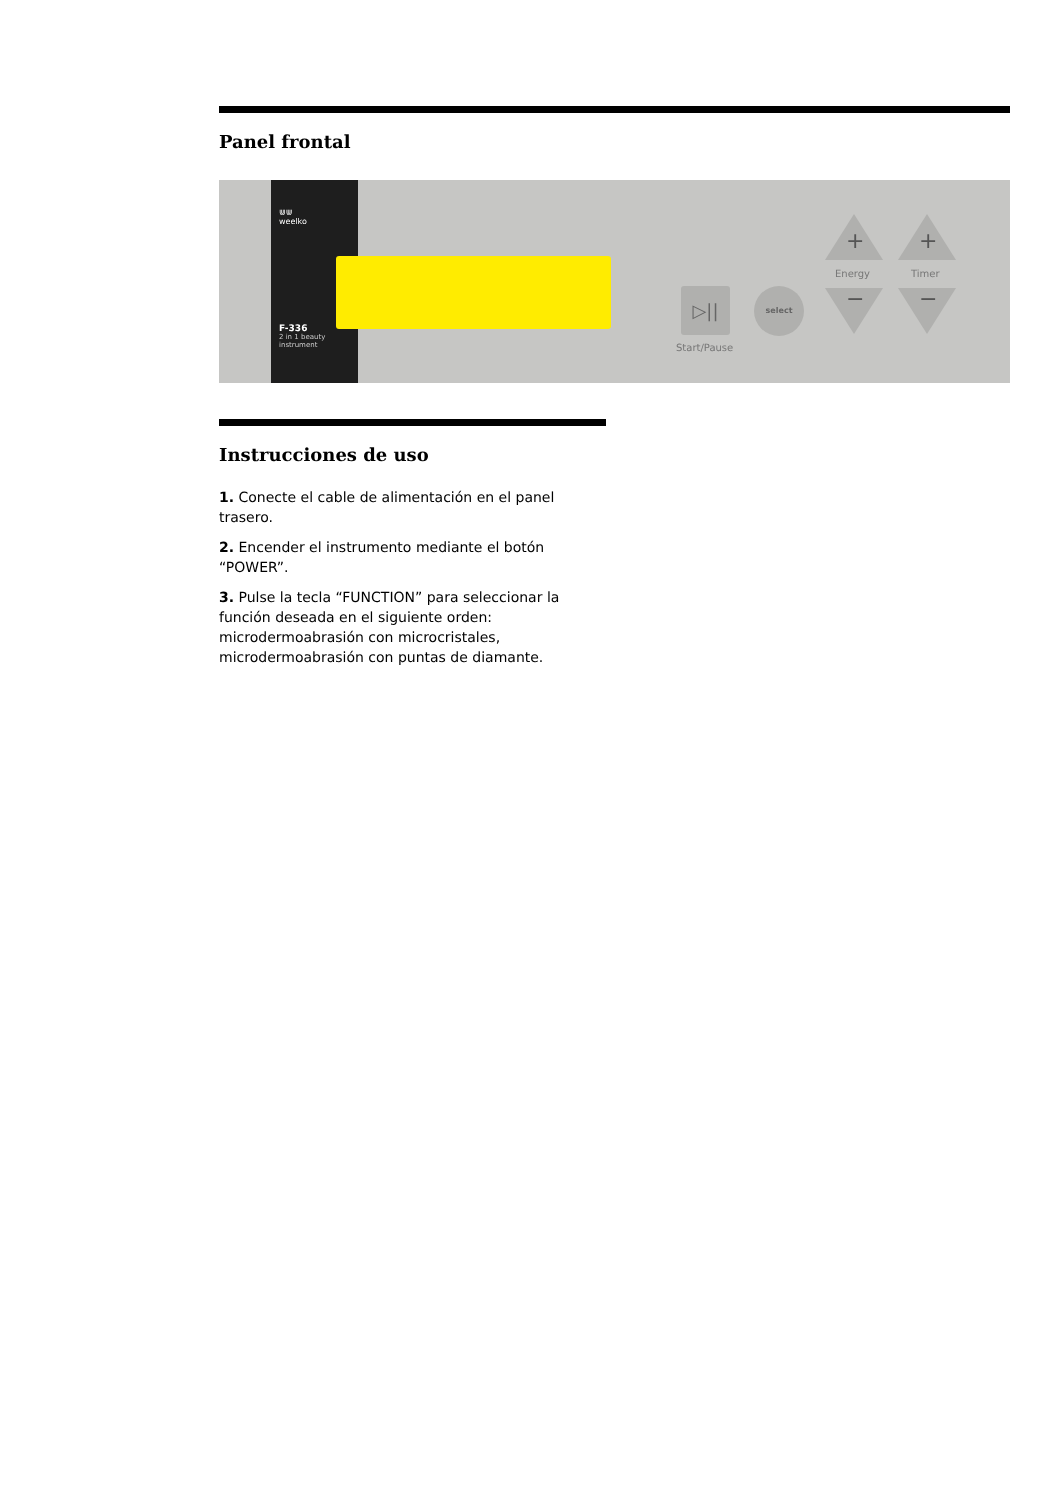Panel frontal
⋓⋓
weelko
F-336
2 in 1 beauty instrument
▷||
Start/Pause
select
+ +
Energy Timer
− −
Instrucciones de uso
1. Conecte el cable de alimentación en el panel trasero.
2. Encender el instrumento mediante el botón “POWER”.
3. Pulse la tecla “FUNCTION” para seleccionar la función deseada en el siguiente orden: microdermoabrasión con microcristales, microdermoabrasión con puntas de diamante.